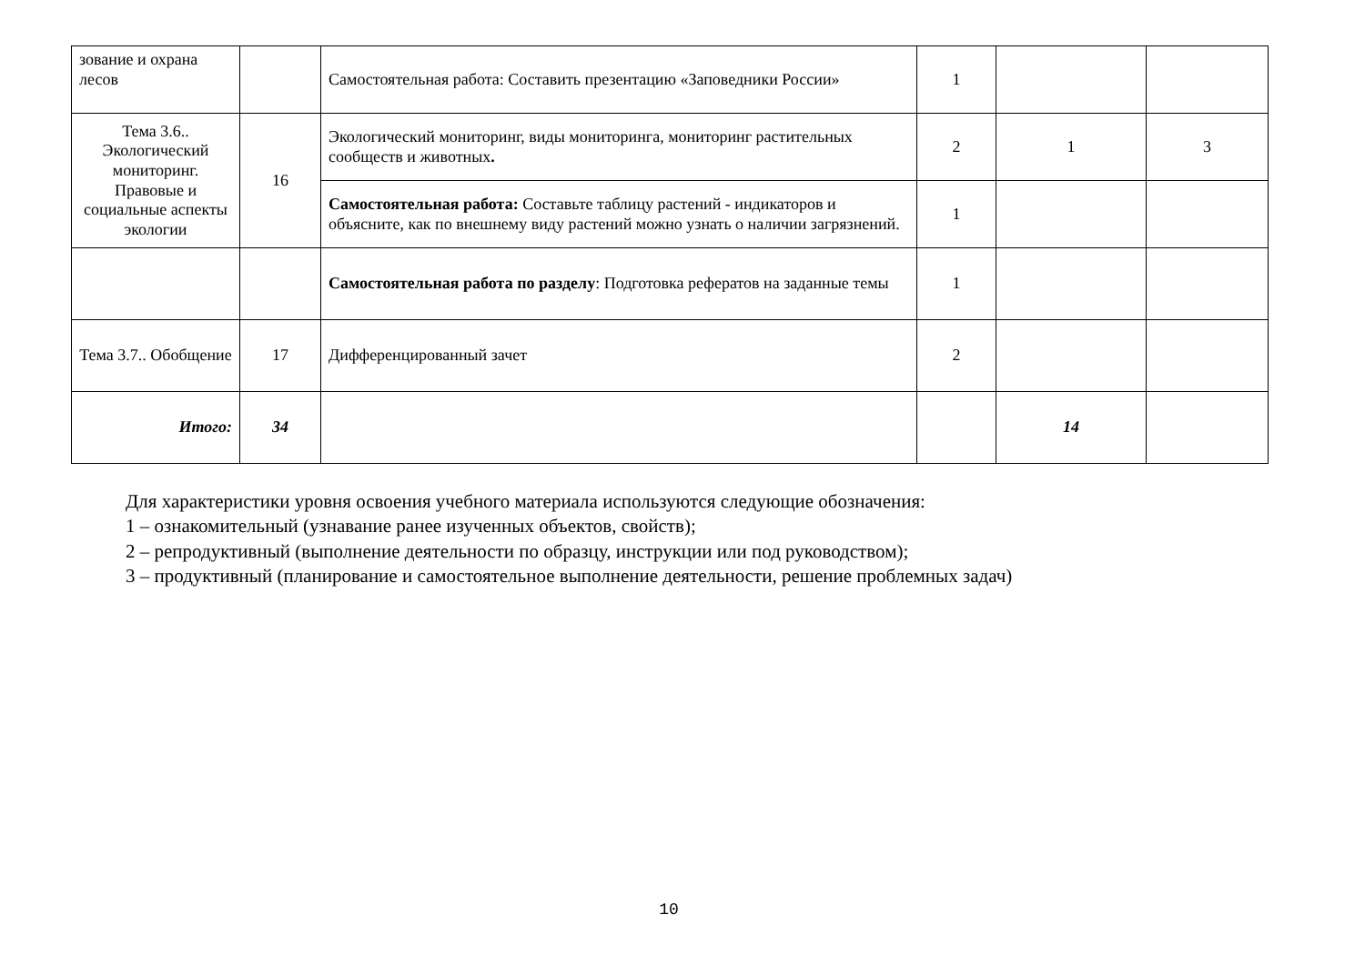| зование и охрана лесов | | Самостоятельная работа: Составить презентацию «Заповедники России» | 1 | | |
| Тема 3.6.. Экологический мониторинг. Правовые и социальные аспекты экологии | 16 | Экологический мониторинг, виды мониторинга, мониторинг растительных сообществ и животных . | 2 | 1 | 3 |
| | | Самостоятельная работа: Составьте таблицу растений - индикаторов и объясните, как по внешнему виду растений можно узнать о наличии загрязнений. | 1 | | |
| | | Самостоятельная работа по разделу : Подготовка рефератов на заданные темы | 1 | | |
| Тема 3.7.. Обобщение | 17 | Дифференцированный зачет | 2 | | |
| Итого: | 34 | | | 14 | |
Для характеристики уровня освоения учебного материала используются следующие обозначения:
1 – ознакомительный (узнавание ранее изученных объектов, свойств);
2 – репродуктивный (выполнение деятельности по образцу, инструкции или под руководством);
3 – продуктивный (планирование и самостоятельное выполнение деятельности, решение проблемных задач)
10